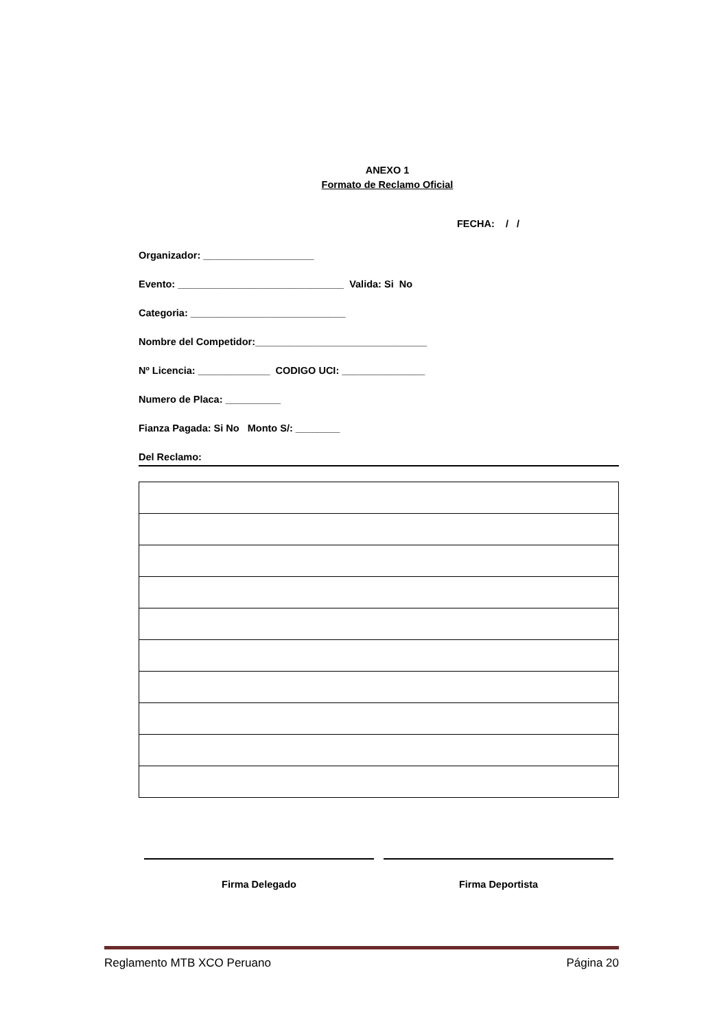ANEXO 1
Formato de Reclamo Oficial
FECHA: / /
Organizador: ____________________
Evento: ______________________________ Valida: Si No
Categoria: ____________________________
Nombre del Competidor:_______________________________
Nº Licencia: _____________ CODIGO UCI: _______________
Numero de Placa: __________
Fianza Pagada: Si No Monto S/: ________
Del Reclamo:
Firma Delegado Firma Deportista
Reglamento MTB XCO Peruano Página 20